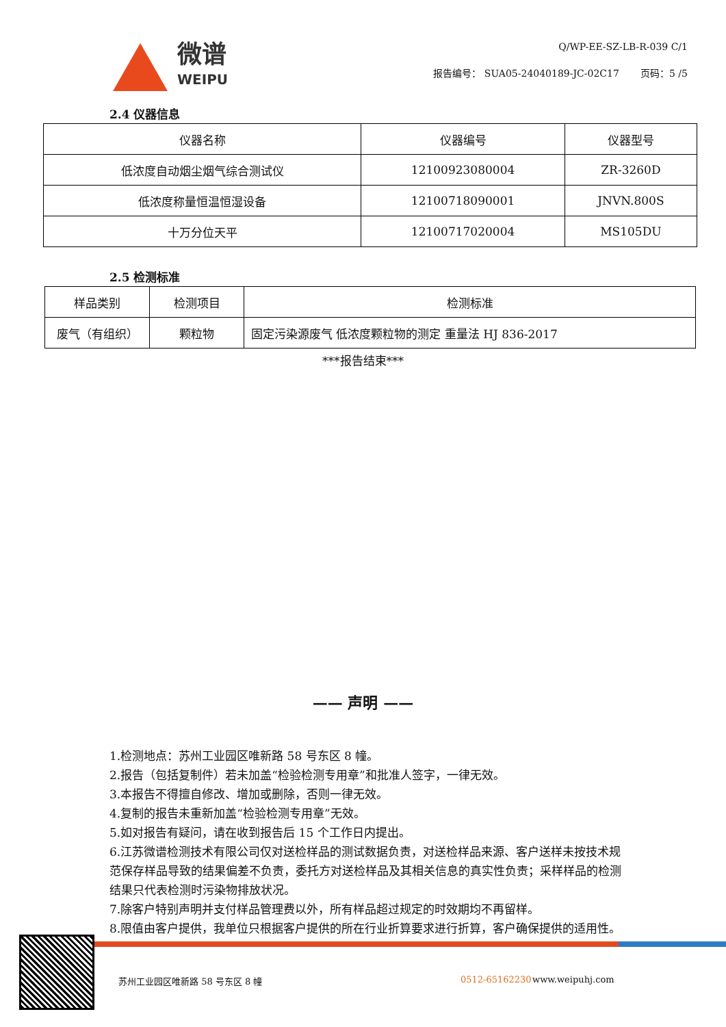微谱
WEIPU
Q/WP-EE-SZ-LB-R-039 C/1
报告编号： SUA05-24040189-JC-02C17 页码：5 /5
2.4 仪器信息
| 仪器名称 | 仪器编号 | 仪器型号 |
| --- | --- | --- |
| 低浓度自动烟尘烟气综合测试仪 | 12100923080004 | ZR-3260D |
| 低浓度称量恒温恒湿设备 | 12100718090001 | JNVN.800S |
| 十万分位天平 | 12100717020004 | MS105DU |
2.5 检测标准
| 样品类别 | 检测项目 | 检测标准 |
| --- | --- | --- |
| 废气（有组织） | 颗粒物 | 固定污染源废气 低浓度颗粒物的测定 重量法 HJ 836-2017 |
***报告结束***
—— 声明 ——
1.检测地点：苏州工业园区唯新路 58 号东区 8 幢。
2.报告（包括复制件）若未加盖“检验检测专用章”和批准人签字，一律无效。
3.本报告不得擅自修改、增加或删除，否则一律无效。
4.复制的报告未重新加盖“检验检测专用章”无效。
5.如对报告有疑问，请在收到报告后 15 个工作日内提出。
6.江苏微谱检测技术有限公司仅对送检样品的测试数据负责，对送检样品来源、客户送样未按技术规范保存样品导致的结果偏差不负责，委托方对送检样品及其相关信息的真实性负责；采样样品的检测结果只代表检测时污染物排放状况。
7.除客户特别声明并支付样品管理费以外，所有样品超过规定的时效期均不再留样。
8.限值由客户提供，我单位只根据客户提供的所在行业折算要求进行折算，客户确保提供的适用性。
苏州工业园区唯新路 58 号东区 8 幢 0512-65162230 www.weipuhj.com